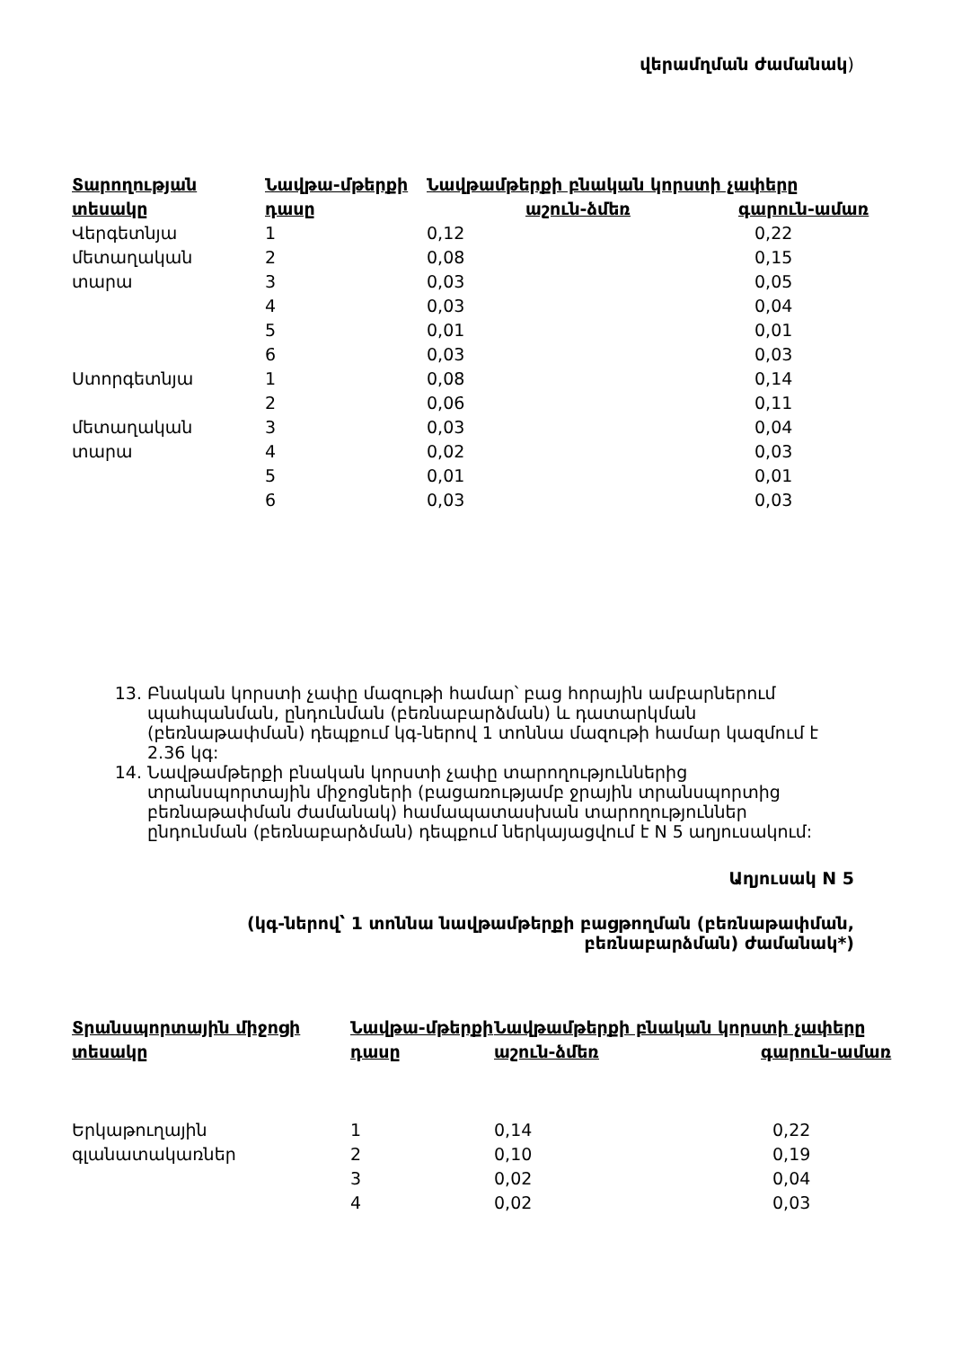վերամղման ժամանակ)
| Տարողության տեսակը | Նավթա-մթերքի դասը | Նավթամթերքի բնական կորստի չափերը աշուն-ձմեռ գարուն-ամառ | |
| --- | --- | --- | --- |
| Վերգետնյա | 1 | 0,12 | 0,22 |
| մետաղական | 2 | 0,08 | 0,15 |
| տարա | 3 | 0,03 | 0,05 |
| | 4 | 0,03 | 0,04 |
| | 5 | 0,01 | 0,01 |
| | 6 | 0,03 | 0,03 |
| Ստորգետնյա | 1 | 0,08 | 0,14 |
| | 2 | 0,06 | 0,11 |
| մետաղական | 3 | 0,03 | 0,04 |
| տարա | 4 | 0,02 | 0,03 |
| | 5 | 0,01 | 0,01 |
| | 6 | 0,03 | 0,03 |
13. Բնական կորստի չափը մազութի համար՝ բաց հորային ամբարներում պահպանման, ընդունման (բեռնաբարձման) և դատարկման (բեռնաթափման) դեպքում կգ-ներով 1 տոննա մազութի համար կազմում է 2.36 կգ:
14. Նավթամթերքի բնական կորստի չափը տարողություններից տրանսպորտային միջոցների (բացառությամբ ջրային տրանսպորտից բեռնաթափման ժամանակ) համապատասխան տարողություններ ընդունման (բեռնաբարձման) դեպքում ներկայացվում է N 5 աղյուսակում:
Աղյուսակ N 5
(կգ-ներով՝ 1 տոննա նավթամթերքի բացթողման (բեռնաթափման, բեռնաբարձման) ժամանակ*)
| Տրանսպորտային միջոցի տեսակը | Նավթա-մթերքի դասը | Նավթամթերքի բնական կորստի չափերը աշուն-ձմեռ գարուն-ամառ | |
| --- | --- | --- | --- |
| Երկաթուղային | 1 | 0,14 | 0,22 |
| գլանատակառներ | 2 | 0,10 | 0,19 |
| | 3 | 0,02 | 0,04 |
| | 4 | 0,02 | 0,03 |